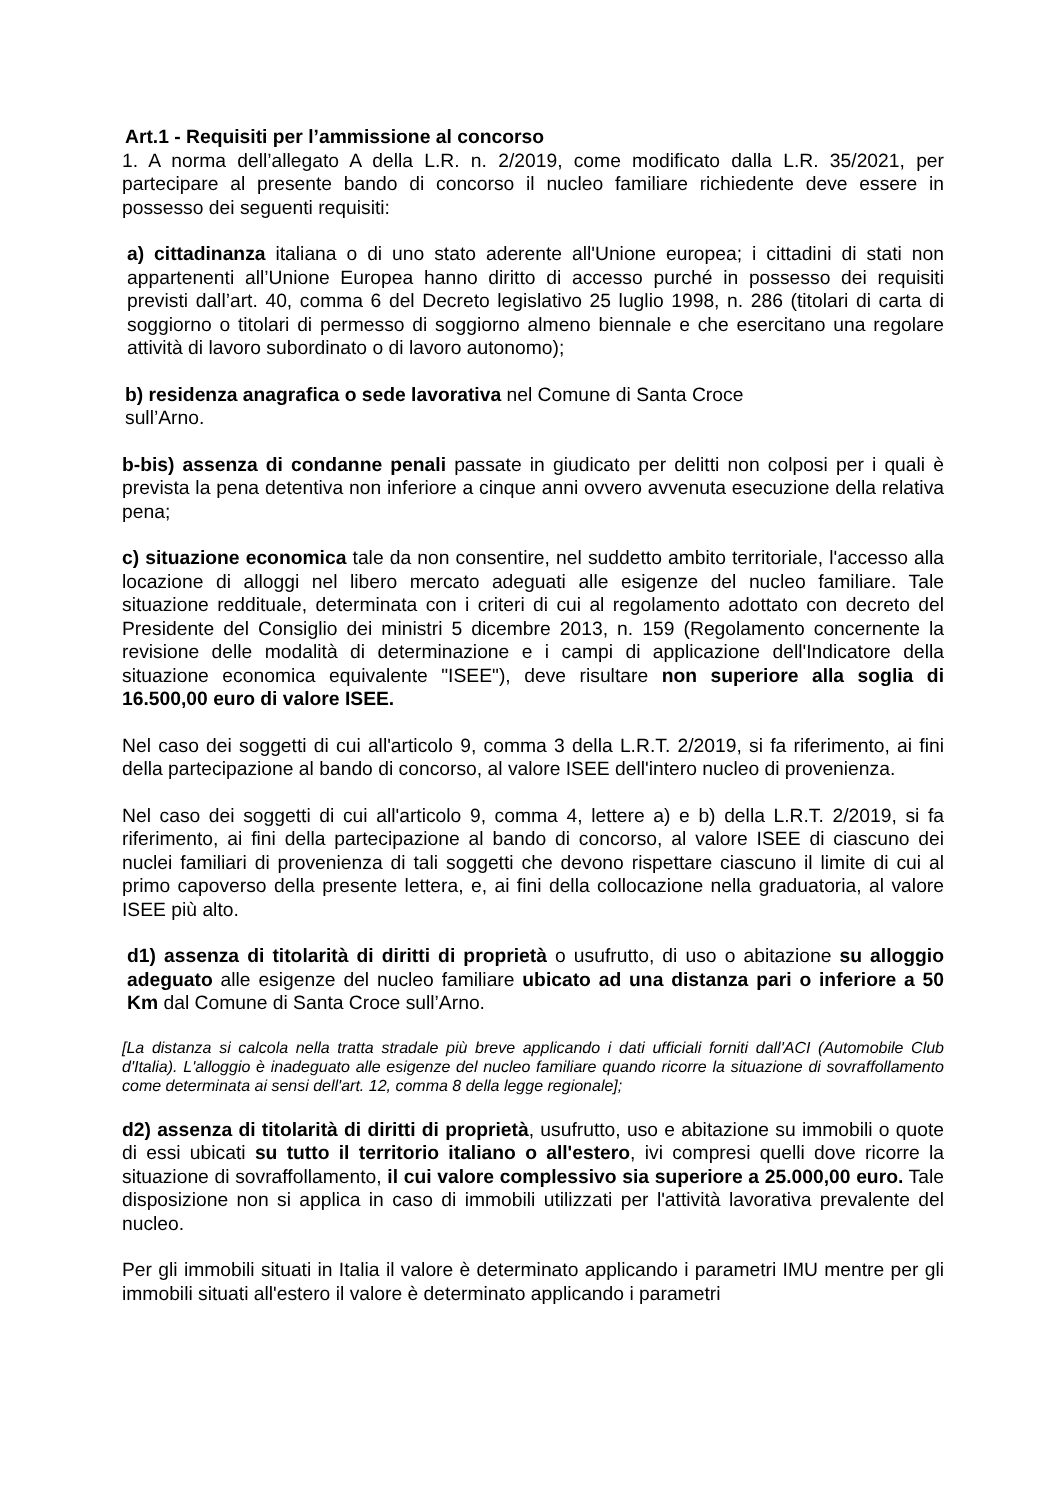Art.1 - Requisiti per l’ammissione al concorso
1. A norma dell’allegato A della L.R. n. 2/2019, come modificato dalla L.R. 35/2021, per partecipare al presente bando di concorso il nucleo familiare richiedente deve essere in possesso dei seguenti requisiti:
a) cittadinanza italiana o di uno stato aderente all'Unione europea; i cittadini di stati non appartenenti all’Unione Europea hanno diritto di accesso purché in possesso dei requisiti previsti dall’art. 40, comma 6 del Decreto legislativo 25 luglio 1998, n. 286 (titolari di carta di soggiorno o titolari di permesso di soggiorno almeno biennale e che esercitano una regolare attività di lavoro subordinato o di lavoro autonomo);
b) residenza anagrafica o sede lavorativa nel Comune di Santa Croce
sull’Arno.
b-bis) assenza di condanne penali passate in giudicato per delitti non colposi per i quali è prevista la pena detentiva non inferiore a cinque anni ovvero avvenuta esecuzione della relativa pena;
c) situazione economica tale da non consentire, nel suddetto ambito territoriale, l'accesso alla locazione di alloggi nel libero mercato adeguati alle esigenze del nucleo familiare. Tale situazione reddituale, determinata con i criteri di cui al regolamento adottato con decreto del Presidente del Consiglio dei ministri 5 dicembre 2013, n. 159 (Regolamento concernente la revisione delle modalità di determinazione e i campi di applicazione dell'Indicatore della situazione economica equivalente "ISEE"), deve risultare non superiore alla soglia di 16.500,00 euro di valore ISEE.
Nel caso dei soggetti di cui all'articolo 9, comma 3 della L.R.T. 2/2019, si fa riferimento, ai fini della partecipazione al bando di concorso, al valore ISEE dell'intero nucleo di provenienza.
Nel caso dei soggetti di cui all'articolo 9, comma 4, lettere a) e b) della L.R.T. 2/2019, si fa riferimento, ai fini della partecipazione al bando di concorso, al valore ISEE di ciascuno dei nuclei familiari di provenienza di tali soggetti che devono rispettare ciascuno il limite di cui al primo capoverso della presente lettera, e, ai fini della collocazione nella graduatoria, al valore ISEE più alto.
d1) assenza di titolarità di diritti di proprietà o usufrutto, di uso o abitazione su alloggio adeguato alle esigenze del nucleo familiare ubicato ad una distanza pari o inferiore a 50 Km dal Comune di Santa Croce sull’Arno.
[La distanza si calcola nella tratta stradale più breve applicando i dati ufficiali forniti dall'ACI (Automobile Club d'Italia). L'alloggio è inadeguato alle esigenze del nucleo familiare quando ricorre la situazione di sovraffollamento come determinata ai sensi dell'art. 12, comma 8 della legge regionale];
d2) assenza di titolarità di diritti di proprietà, usufrutto, uso e abitazione su immobili o quote di essi ubicati su tutto il territorio italiano o all'estero, ivi compresi quelli dove ricorre la situazione di sovraffollamento, il cui valore complessivo sia superiore a 25.000,00 euro. Tale disposizione non si applica in caso di immobili utilizzati per l'attività lavorativa prevalente del nucleo.
Per gli immobili situati in Italia il valore è determinato applicando i parametri IMU mentre per gli immobili situati all'estero il valore è determinato applicando i parametri